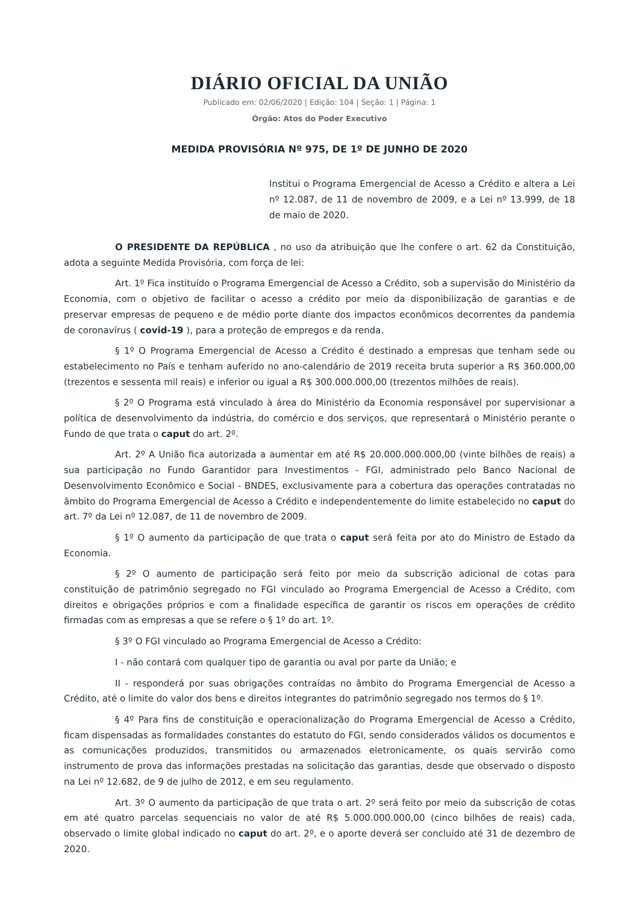DIÁRIO OFICIAL DA UNIÃO
Publicado em: 02/06/2020 | Edição: 104 | Seção: 1 | Página: 1
Órgão: Atos do Poder Executivo
MEDIDA PROVISÓRIA Nº 975, DE 1º DE JUNHO DE 2020
Institui o Programa Emergencial de Acesso a Crédito e altera a Lei nº 12.087, de 11 de novembro de 2009, e a Lei nº 13.999, de 18 de maio de 2020.
O PRESIDENTE DA REPÚBLICA , no uso da atribuição que lhe confere o art. 62 da Constituição, adota a seguinte Medida Provisória, com força de lei:
Art. 1º Fica instituído o Programa Emergencial de Acesso a Crédito, sob a supervisão do Ministério da Economia, com o objetivo de facilitar o acesso a crédito por meio da disponibilização de garantias e de preservar empresas de pequeno e de médio porte diante dos impactos econômicos decorrentes da pandemia de coronavírus ( covid-19 ), para a proteção de empregos e da renda.
§ 1º O Programa Emergencial de Acesso a Crédito é destinado a empresas que tenham sede ou estabelecimento no País e tenham auferido no ano-calendário de 2019 receita bruta superior a R$ 360.000,00 (trezentos e sessenta mil reais) e inferior ou igual a R$ 300.000.000,00 (trezentos milhões de reais).
§ 2º O Programa está vinculado à área do Ministério da Economia responsável por supervisionar a política de desenvolvimento da indústria, do comércio e dos serviços, que representará o Ministério perante o Fundo de que trata o caput do art. 2º.
Art. 2º A União fica autorizada a aumentar em até R$ 20.000.000.000,00 (vinte bilhões de reais) a sua participação no Fundo Garantidor para Investimentos - FGI, administrado pelo Banco Nacional de Desenvolvimento Econômico e Social - BNDES, exclusivamente para a cobertura das operações contratadas no âmbito do Programa Emergencial de Acesso a Crédito e independentemente do limite estabelecido no caput do art. 7º da Lei nº 12.087, de 11 de novembro de 2009.
§ 1º O aumento da participação de que trata o caput será feita por ato do Ministro de Estado da Economia.
§ 2º O aumento de participação será feito por meio da subscrição adicional de cotas para constituição de patrimônio segregado no FGI vinculado ao Programa Emergencial de Acesso a Crédito, com direitos e obrigações próprios e com a finalidade específica de garantir os riscos em operações de crédito firmadas com as empresas a que se refere o § 1º do art. 1º.
§ 3º O FGI vinculado ao Programa Emergencial de Acesso a Crédito:
I - não contará com qualquer tipo de garantia ou aval por parte da União; e
II - responderá por suas obrigações contraídas no âmbito do Programa Emergencial de Acesso a Crédito, até o limite do valor dos bens e direitos integrantes do patrimônio segregado nos termos do § 1º.
§ 4º Para fins de constituição e operacionalização do Programa Emergencial de Acesso a Crédito, ficam dispensadas as formalidades constantes do estatuto do FGI, sendo considerados válidos os documentos e as comunicações produzidos, transmitidos ou armazenados eletronicamente, os quais servirão como instrumento de prova das informações prestadas na solicitação das garantias, desde que observado o disposto na Lei nº 12.682, de 9 de julho de 2012, e em seu regulamento.
Art. 3º O aumento da participação de que trata o art. 2º será feito por meio da subscrição de cotas em até quatro parcelas sequenciais no valor de até R$ 5.000.000.000,00 (cinco bilhões de reais) cada, observado o limite global indicado no caput do art. 2º, e o aporte deverá ser concluído até 31 de dezembro de 2020.